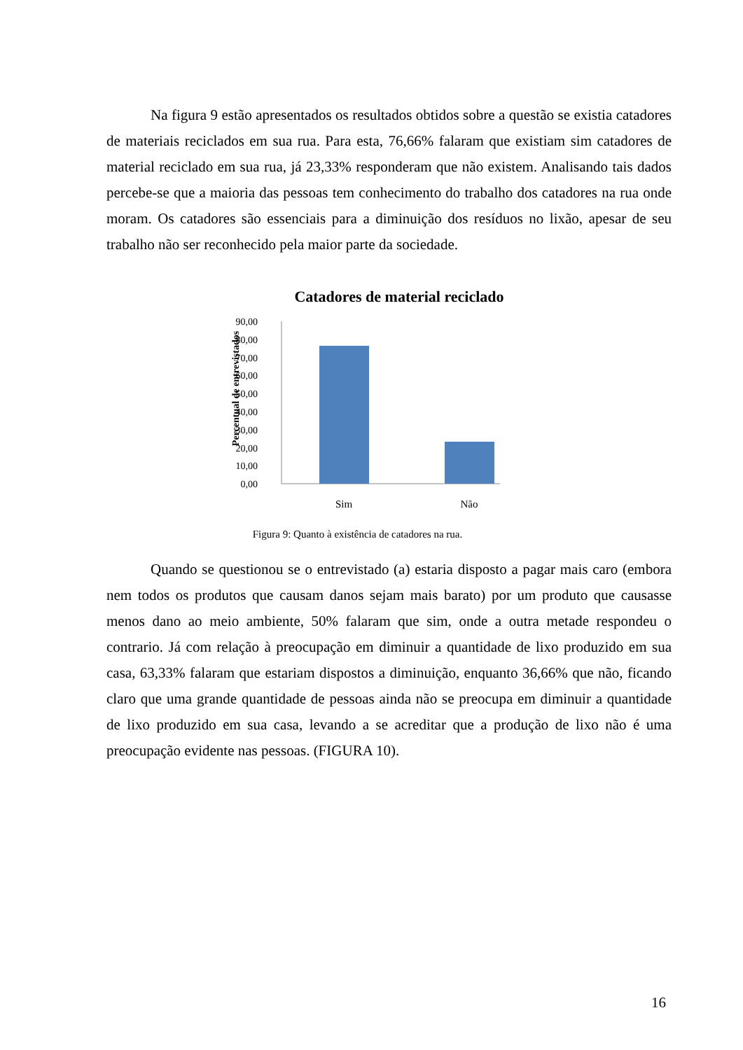Na figura 9 estão apresentados os resultados obtidos sobre a questão se existia catadores de materiais reciclados em sua rua. Para esta, 76,66% falaram que existiam sim catadores de material reciclado em sua rua, já 23,33% responderam que não existem. Analisando tais dados percebe-se que a maioria das pessoas tem conhecimento do trabalho dos catadores na rua onde moram. Os catadores são essenciais para a diminuição dos resíduos no lixão, apesar de seu trabalho não ser reconhecido pela maior parte da sociedade.
Catadores de material reciclado
Percentual de entrevistados
90,00
80,00
70,00
60,00
50,00
40,00
30,00
20,00
10,00
0,00
Sim
Não
Figura 9: Quanto à existência de catadores na rua.
Quando se questionou se o entrevistado (a) estaria disposto a pagar mais caro (embora nem todos os produtos que causam danos sejam mais barato) por um produto que causasse menos dano ao meio ambiente, 50% falaram que sim, onde a outra metade respondeu o contrario. Já com relação à preocupação em diminuir a quantidade de lixo produzido em sua casa, 63,33% falaram que estariam dispostos a diminuição, enquanto 36,66% que não, ficando claro que uma grande quantidade de pessoas ainda não se preocupa em diminuir a quantidade de lixo produzido em sua casa, levando a se acreditar que a produção de lixo não é uma preocupação evidente nas pessoas. (FIGURA 10).
16